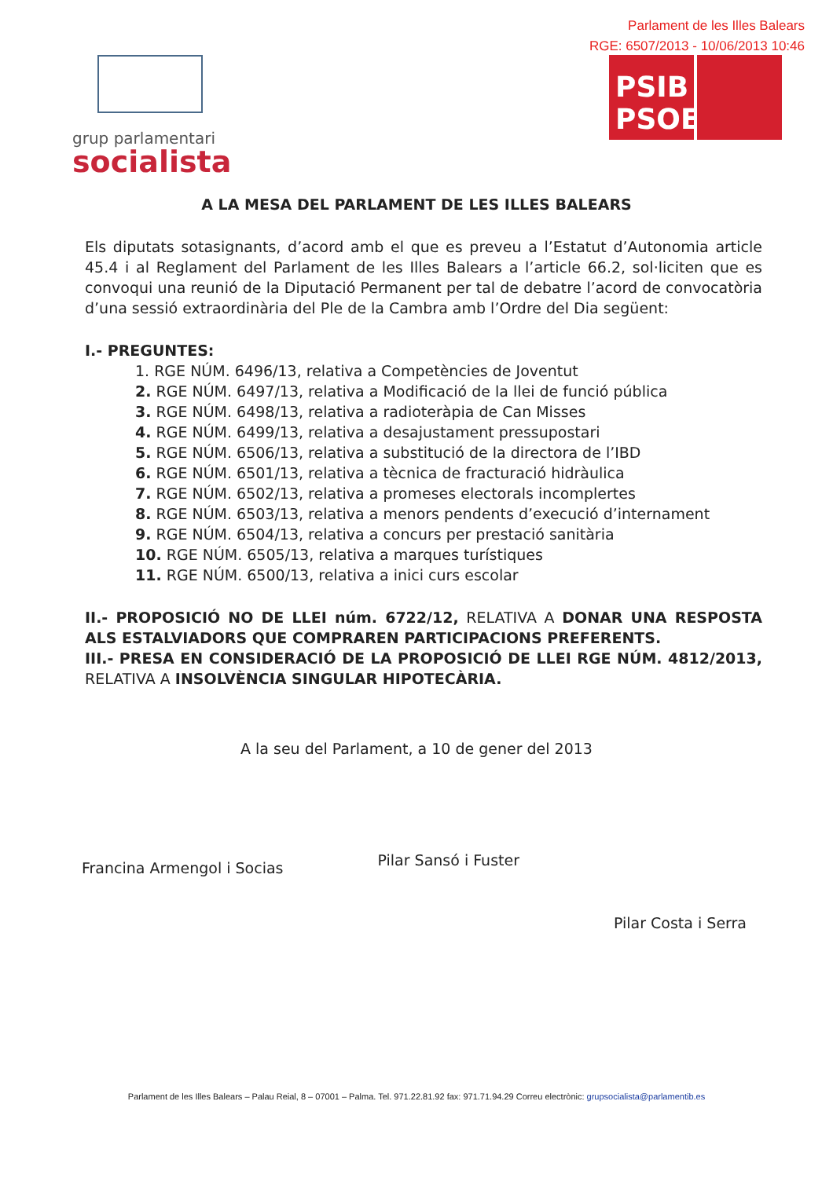Parlament de les Illes Balears
RGE: 6507/2013 - 10/06/2013 10:46
grup parlamentari
socialista
PSIB
PSOE
A LA MESA DEL PARLAMENT DE LES ILLES BALEARS
Els diputats sotasignants, d’acord amb el que es preveu a l’Estatut d’Autonomia article 45.4 i al Reglament del Parlament de les Illes Balears a l’article 66.2, sol·liciten que es convoqui una reunió de la Diputació Permanent per tal de debatre l’acord de convocatòria d’una sessió extraordinària del Ple de la Cambra amb l’Ordre del Dia següent:
I.- PREGUNTES:
1. RGE NÚM. 6496/13, relativa a Competències de Joventut
2. RGE NÚM. 6497/13, relativa a Modificació de la llei de funció pública
3. RGE NÚM. 6498/13, relativa a radioteràpia de Can Misses
4. RGE NÚM. 6499/13, relativa a desajustament pressupostari
5. RGE NÚM. 6506/13, relativa a substitució de la directora de l’IBD
6. RGE NÚM. 6501/13, relativa a tècnica de fracturació hidràulica
7. RGE NÚM. 6502/13, relativa a promeses electorals incomplertes
8. RGE NÚM. 6503/13, relativa a menors pendents d’execució d’internament
9. RGE NÚM. 6504/13, relativa a concurs per prestació sanitària
10. RGE NÚM. 6505/13, relativa a marques turístiques
11. RGE NÚM. 6500/13, relativa a inici curs escolar
II.- PROPOSICIÓ NO DE LLEI núm. 6722/12, RELATIVA A DONAR UNA RESPOSTA ALS ESTALVIADORS QUE COMPRAREN PARTICIPACIONS PREFERENTS.
III.- PRESA EN CONSIDERACIÓ DE LA PROPOSICIÓ DE LLEI RGE NÚM. 4812/2013, RELATIVA A INSOLVÈNCIA SINGULAR HIPOTECÀRIA.
A la seu del Parlament, a 10 de gener del 2013
Francina Armengol i Socias
Pilar Sansó i Fuster
Pilar Costa i Serra
Parlament de les Illes Balears – Palau Reial, 8 – 07001 – Palma. Tel. 971.22.81.92 fax: 971.71.94.29 Correu electrònic: grupsocialista@parlamentib.es